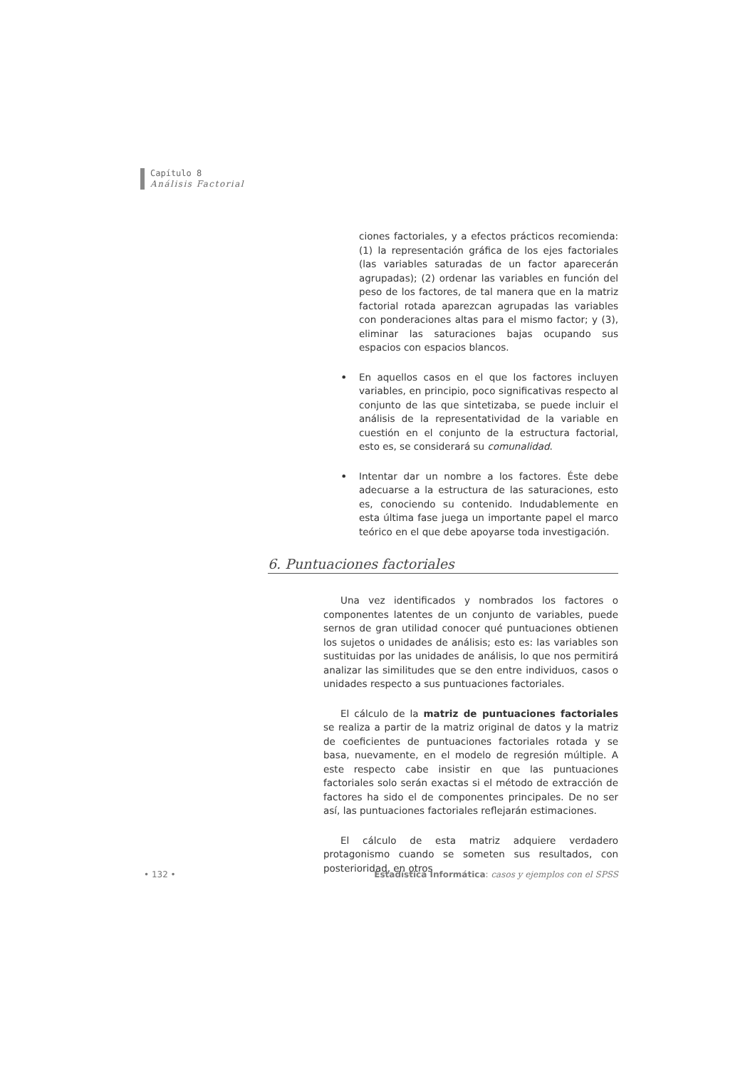Capítulo 8
Análisis Factorial
ciones factoriales, y a efectos prácticos recomienda: (1) la representación gráfica de los ejes factoriales (las variables saturadas de un factor aparecerán agrupadas); (2) ordenar las variables en función del peso de los factores, de tal manera que en la matriz factorial rotada aparezcan agrupadas las variables con ponderaciones altas para el mismo factor; y (3), eliminar las saturaciones bajas ocupando sus espacios con espacios blancos.
•
En aquellos casos en el que los factores incluyen variables, en principio, poco significativas respecto al conjunto de las que sintetizaba, se puede incluir el análisis de la representatividad de la variable en cuestión en el conjunto de la estructura factorial, esto es, se considerará su comunalidad.
•
Intentar dar un nombre a los factores. Éste debe adecuarse a la estructura de las saturaciones, esto es, conociendo su contenido. Indudablemente en esta última fase juega un importante papel el marco teórico en el que debe apoyarse toda investigación.
6. Puntuaciones factoriales
Una vez identificados y nombrados los factores o componentes latentes de un conjunto de variables, puede sernos de gran utilidad conocer qué puntuaciones obtienen los sujetos o unidades de análisis; esto es: las variables son sustituidas por las unidades de análisis, lo que nos permitirá analizar las similitudes que se den entre individuos, casos o unidades respecto a sus puntuaciones factoriales.
El cálculo de la matriz de puntuaciones factoriales se realiza a partir de la matriz original de datos y la matriz de coeficientes de puntuaciones factoriales rotada y se basa, nuevamente, en el modelo de regresión múltiple. A este respecto cabe insistir en que las puntuaciones factoriales solo serán exactas si el método de extracción de factores ha sido el de componentes principales. De no ser así, las puntuaciones factoriales reflejarán estimaciones.
El cálculo de esta matriz adquiere verdadero protagonismo cuando se someten sus resultados, con posterioridad, en otros
• 132 • Estadística Informática: casos y ejemplos con el SPSS